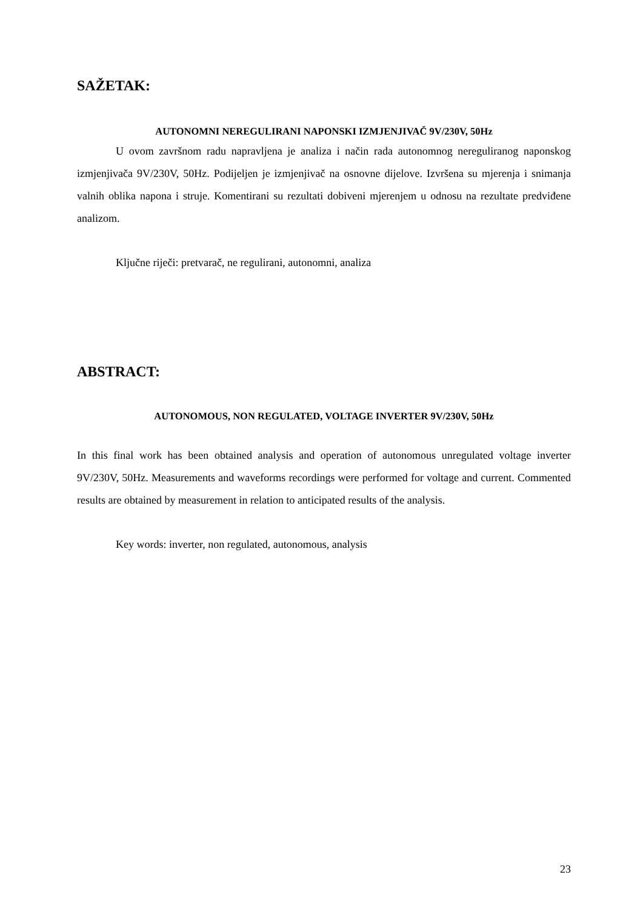SAŽETAK:
AUTONOMNI NEREGULIRANI NAPONSKI IZMJENJIVAČ 9V/230V, 50Hz
U ovom završnom radu napravljena je analiza i način rada autonomnog nereguliranog naponskog izmjenjivača 9V/230V, 50Hz. Podijeljen je izmjenjivač na osnovne dijelove. Izvršena su mjerenja i snimanja valnih oblika napona i struje. Komentirani su rezultati dobiveni mjerenjem u odnosu na rezultate predviđene analizom.
Ključne riječi: pretvarač, ne regulirani, autonomni, analiza
ABSTRACT:
AUTONOMOUS, NON REGULATED, VOLTAGE INVERTER 9V/230V, 50Hz
In this final work has been obtained analysis and operation of autonomous unregulated voltage inverter 9V/230V, 50Hz. Measurements and waveforms recordings were performed for voltage and current. Commented results are obtained by measurement in relation to anticipated results of the analysis.
Key words: inverter, non regulated, autonomous, analysis
23